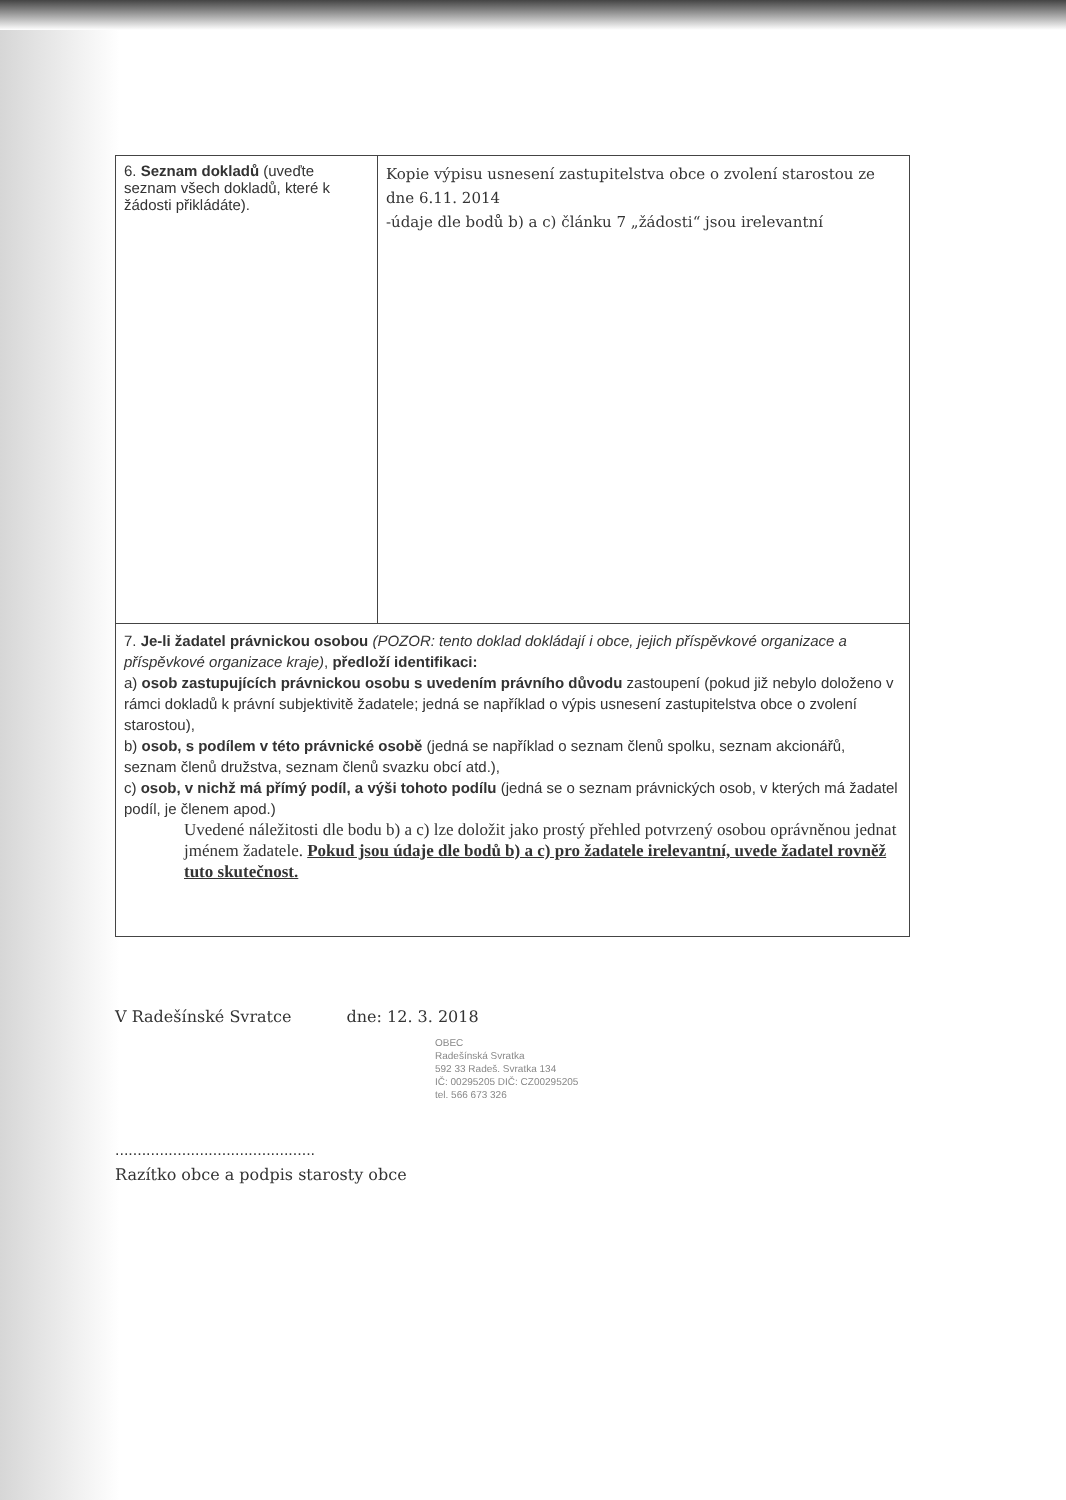| 6. Seznam dokladů (uveďte seznam všech dokladů, které k žádosti přikládáte). | Kopie výpisu usnesení zastupitelstva obce o zvolení starostou ze dne 6.11. 2014 -údaje dle bodů b) a c) článku 7 „žádosti“ jsou irelevantní |
| 7. Je-li žadatel právnickou osobou (POZOR: tento doklad dokládají i obce, jejich příspěvkové organizace a příspěvkové organizace kraje) , předloží identifikaci: a) osob zastupujících právnickou osobu s uvedením právního důvodu zastoupení (pokud již nebylo doloženo v rámci dokladů k právní subjektivitě žadatele; jedná se například o výpis usnesení zastupitelstva obce o zvolení starostou), b) osob, s podílem v této právnické osobě (jedná se například o seznam členů spolku, seznam akcionářů, seznam členů družstva, seznam členů svazku obcí atd.), c) osob, v nichž má přímý podíl, a výši tohoto podílu (jedná se o seznam právnických osob, v kterých má žadatel podíl, je členem apod.) Uvedené náležitosti dle bodu b) a c) lze doložit jako prostý přehled potvrzený osobou oprávněnou jednat jménem žadatele. Pokud jsou údaje dle bodů b) a c) pro žadatele irelevantní, uvede žadatel rovněž tuto skutečnost. | |
V Radešínské Svratce dne: 12. 3. 2018
OBEC
Radešínská Svratka
592 33 Radeš. Svratka 134
IČ: 00295205 DIČ: CZ00295205
tel. 566 673 326
.............................................
Razítko obce a podpis starosty obce